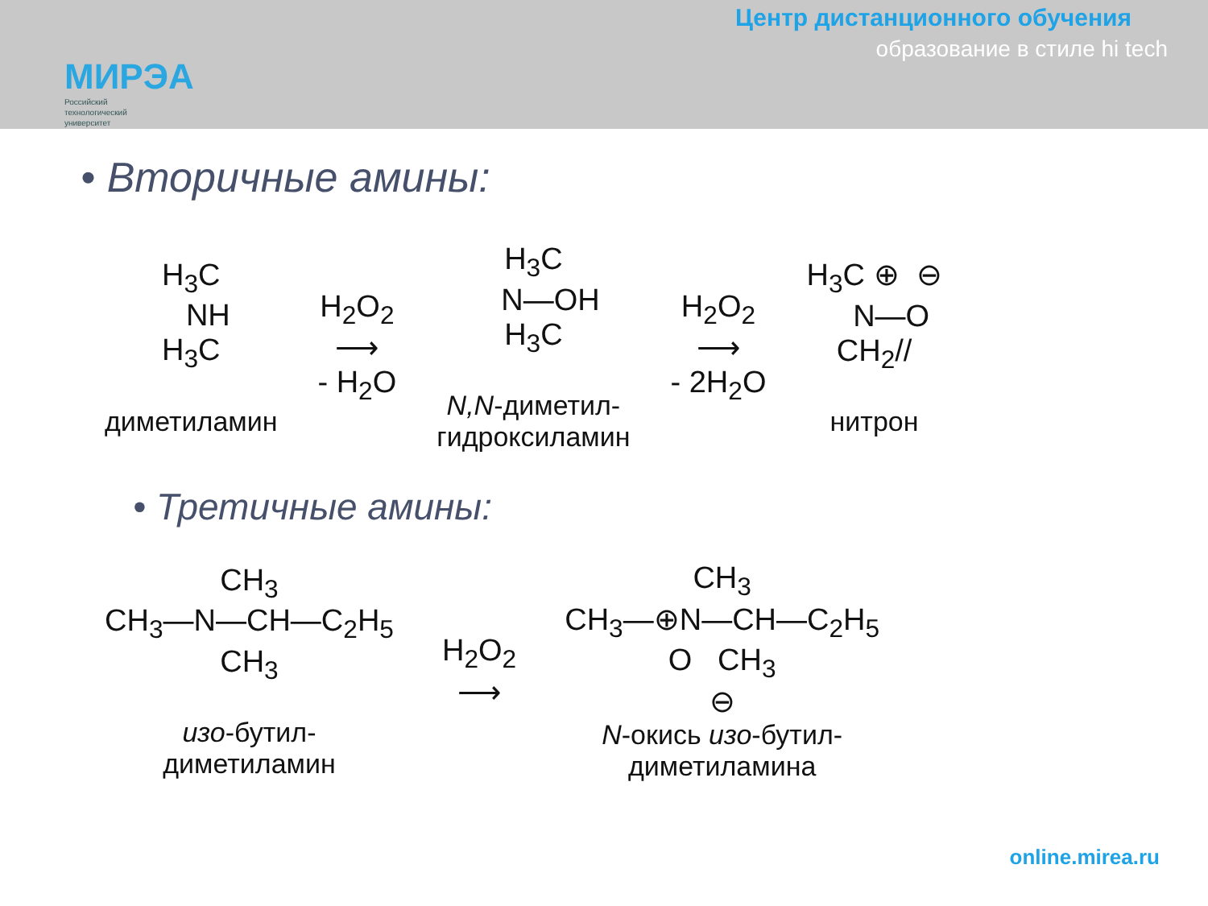МИРЭА
Российский
технологический
университет
Центр дистанционного обучения
образование в стиле hi tech
• Вторичные амины:
H<sub>3</sub>C
NH
H<sub>3</sub>C
диметиламин
H<sub>2</sub>O<sub>2</sub>
⟶
- H<sub>2</sub>O
H<sub>3</sub>C
N—OH
H<sub>3</sub>C
N,N-диметил-
гидроксиламин
H<sub>2</sub>O<sub>2</sub>
⟶
- 2H<sub>2</sub>O
H<sub>3</sub>C ⊕ ⊖
N—O
CH<sub>2</sub>//
нитрон
• Третичные амины:
CH<sub>3</sub>
CH<sub>3</sub>—N—CH—C<sub>2</sub>H<sub>5</sub>
CH<sub>3</sub>
изо-бутил-
диметиламин
H<sub>2</sub>O<sub>2</sub>
⟶
CH<sub>3</sub>
CH<sub>3</sub>—⊕N—CH—C<sub>2</sub>H<sub>5</sub>
O CH<sub>3</sub>
⊖
N-окись изо-бутил-
диметиламина
online.mirea.ru